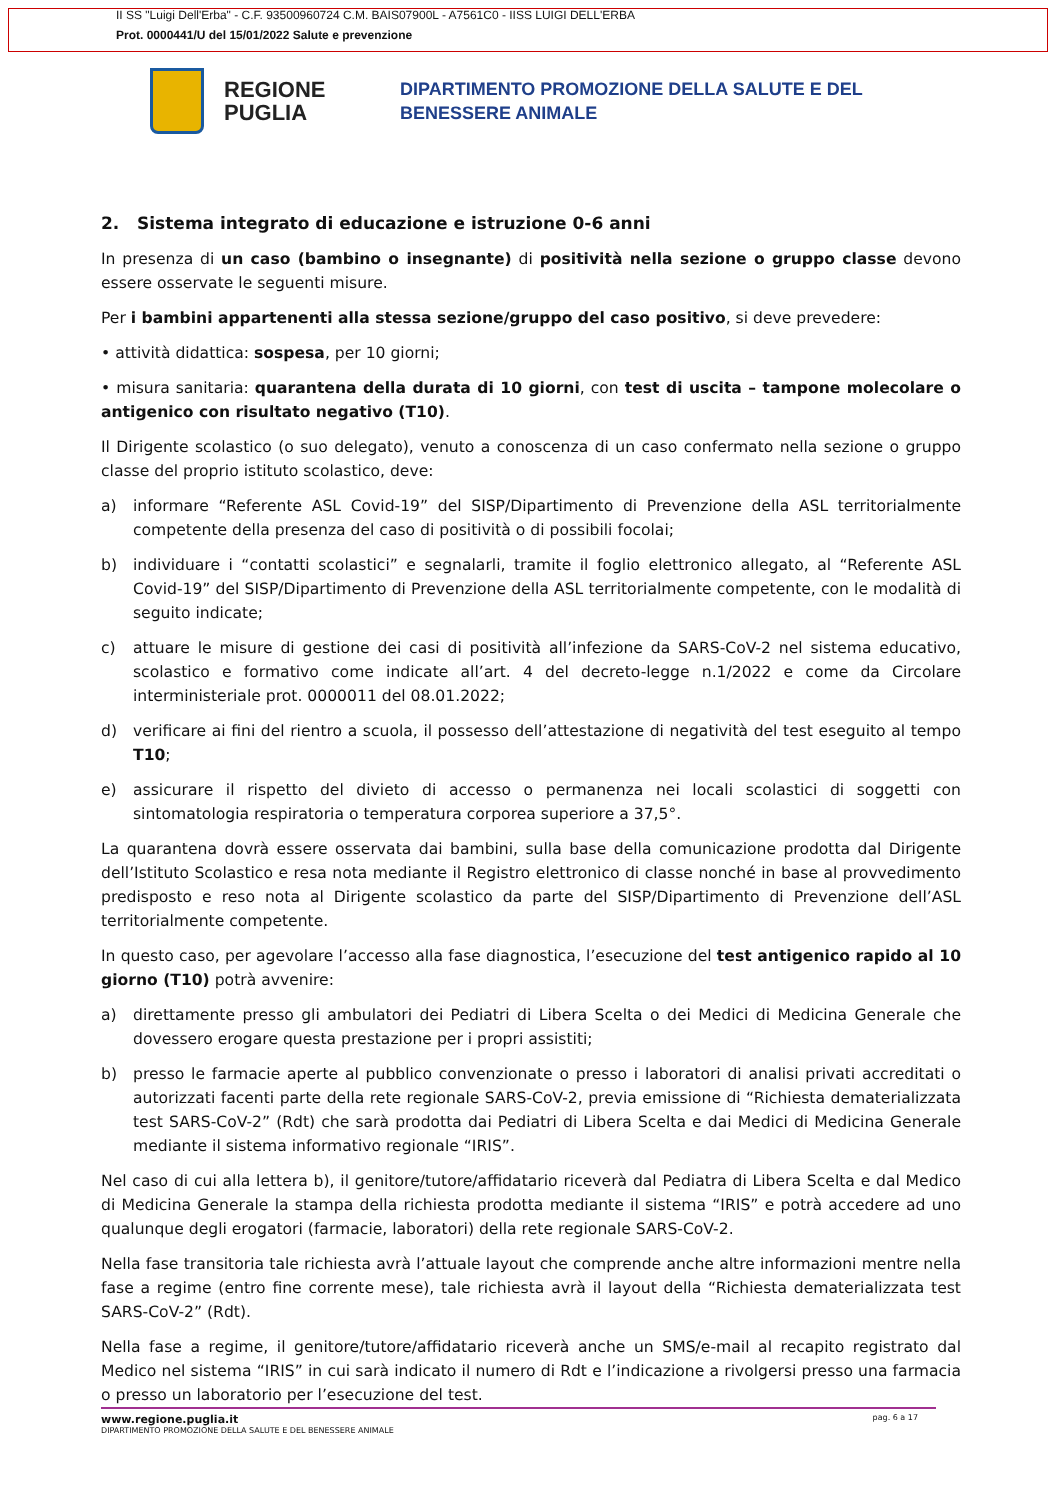II SS "Luigi Dell'Erba" - C.F. 93500960724 C.M. BAIS07900L - A7561C0 - IISS LUIGI DELL'ERBA
Prot. 0000441/U del 15/01/2022 Salute e prevenzione
REGIONE PUGLIA
DIPARTIMENTO PROMOZIONE DELLA SALUTE E DEL
BENESSERE ANIMALE
2. Sistema integrato di educazione e istruzione 0-6 anni
In presenza di un caso (bambino o insegnante) di positività nella sezione o gruppo classe devono essere osservate le seguenti misure.
Per i bambini appartenenti alla stessa sezione/gruppo del caso positivo, si deve prevedere:
• attività didattica: sospesa, per 10 giorni;
• misura sanitaria: quarantena della durata di 10 giorni, con test di uscita – tampone molecolare o antigenico con risultato negativo (T10).
Il Dirigente scolastico (o suo delegato), venuto a conoscenza di un caso confermato nella sezione o gruppo classe del proprio istituto scolastico, deve:
a) informare “Referente ASL Covid-19” del SISP/Dipartimento di Prevenzione della ASL territorialmente competente della presenza del caso di positività o di possibili focolai;
b) individuare i “contatti scolastici” e segnalarli, tramite il foglio elettronico allegato, al “Referente ASL Covid-19” del SISP/Dipartimento di Prevenzione della ASL territorialmente competente, con le modalità di seguito indicate;
c) attuare le misure di gestione dei casi di positività all’infezione da SARS-CoV-2 nel sistema educativo, scolastico e formativo come indicate all’art. 4 del decreto-legge n.1/2022 e come da Circolare interministeriale prot. 0000011 del 08.01.2022;
d) verificare ai fini del rientro a scuola, il possesso dell’attestazione di negatività del test eseguito al tempo T10;
e) assicurare il rispetto del divieto di accesso o permanenza nei locali scolastici di soggetti con sintomatologia respiratoria o temperatura corporea superiore a 37,5°.
La quarantena dovrà essere osservata dai bambini, sulla base della comunicazione prodotta dal Dirigente dell’Istituto Scolastico e resa nota mediante il Registro elettronico di classe nonché in base al provvedimento predisposto e reso nota al Dirigente scolastico da parte del SISP/Dipartimento di Prevenzione dell’ASL territorialmente competente.
In questo caso, per agevolare l’accesso alla fase diagnostica, l’esecuzione del test antigenico rapido al 10 giorno (T10) potrà avvenire:
a) direttamente presso gli ambulatori dei Pediatri di Libera Scelta o dei Medici di Medicina Generale che dovessero erogare questa prestazione per i propri assistiti;
b) presso le farmacie aperte al pubblico convenzionate o presso i laboratori di analisi privati accreditati o autorizzati facenti parte della rete regionale SARS-CoV-2, previa emissione di “Richiesta dematerializzata test SARS-CoV-2” (Rdt) che sarà prodotta dai Pediatri di Libera Scelta e dai Medici di Medicina Generale mediante il sistema informativo regionale “IRIS”.
Nel caso di cui alla lettera b), il genitore/tutore/affidatario riceverà dal Pediatra di Libera Scelta e dal Medico di Medicina Generale la stampa della richiesta prodotta mediante il sistema “IRIS” e potrà accedere ad uno qualunque degli erogatori (farmacie, laboratori) della rete regionale SARS-CoV-2.
Nella fase transitoria tale richiesta avrà l’attuale layout che comprende anche altre informazioni mentre nella fase a regime (entro fine corrente mese), tale richiesta avrà il layout della “Richiesta dematerializzata test SARS-CoV-2” (Rdt).
Nella fase a regime, il genitore/tutore/affidatario riceverà anche un SMS/e-mail al recapito registrato dal Medico nel sistema “IRIS” in cui sarà indicato il numero di Rdt e l’indicazione a rivolgersi presso una farmacia o presso un laboratorio per l’esecuzione del test.
www.regione.puglia.it
DIPARTIMENTO PROMOZIONE DELLA SALUTE E DEL BENESSERE ANIMALE
pag. 6 a 17